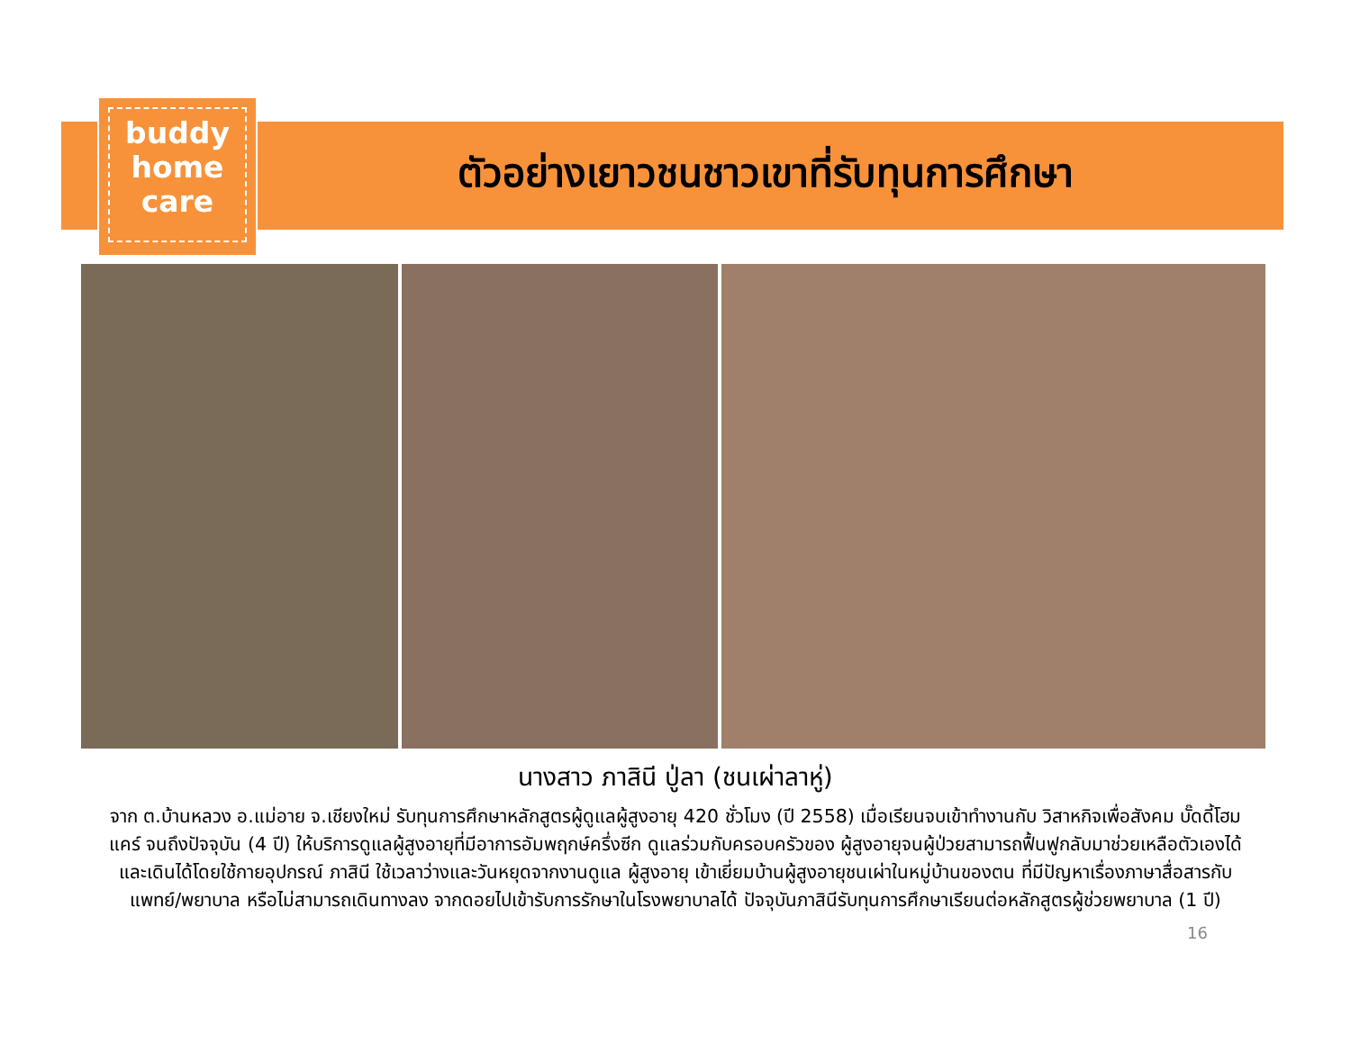buddy
home
care
ตัวอย่างเยาวชนชาวเขาที่รับทุนการศึกษา
นางสาว ภาสินี ปู่ลา (ชนเผ่าลาหู่)
จาก ต.บ้านหลวง อ.แม่อาย จ.เชียงใหม่ รับทุนการศึกษาหลักสูตรผู้ดูแลผู้สูงอายุ 420 ชั่วโมง (ปี 2558) เมื่อเรียนจบเข้าทำงานกับ วิสาหกิจเพื่อสังคม บั๊ดดี้โฮมแคร์ จนถึงปัจจุบัน (4 ปี) ให้บริการดูแลผู้สูงอายุที่มีอาการอัมพฤกษ์ครึ่งซีก ดูแลร่วมกับครอบครัวของ ผู้สูงอายุจนผู้ป่วยสามารถฟื้นฟูกลับมาช่วยเหลือตัวเองได้ และเดินได้โดยใช้กายอุปกรณ์ ภาสินี ใช้เวลาว่างและวันหยุดจากงานดูแล ผู้สูงอายุ เข้าเยี่ยมบ้านผู้สูงอายุชนเผ่าในหมู่บ้านของตน ที่มีปัญหาเรื่องภาษาสื่อสารกับแพทย์/พยาบาล หรือไม่สามารถเดินทางลง จากดอยไปเข้ารับการรักษาในโรงพยาบาลได้ ปัจจุบันภาสินีรับทุนการศึกษาเรียนต่อหลักสูตรผู้ช่วยพยาบาล (1 ปี)
16